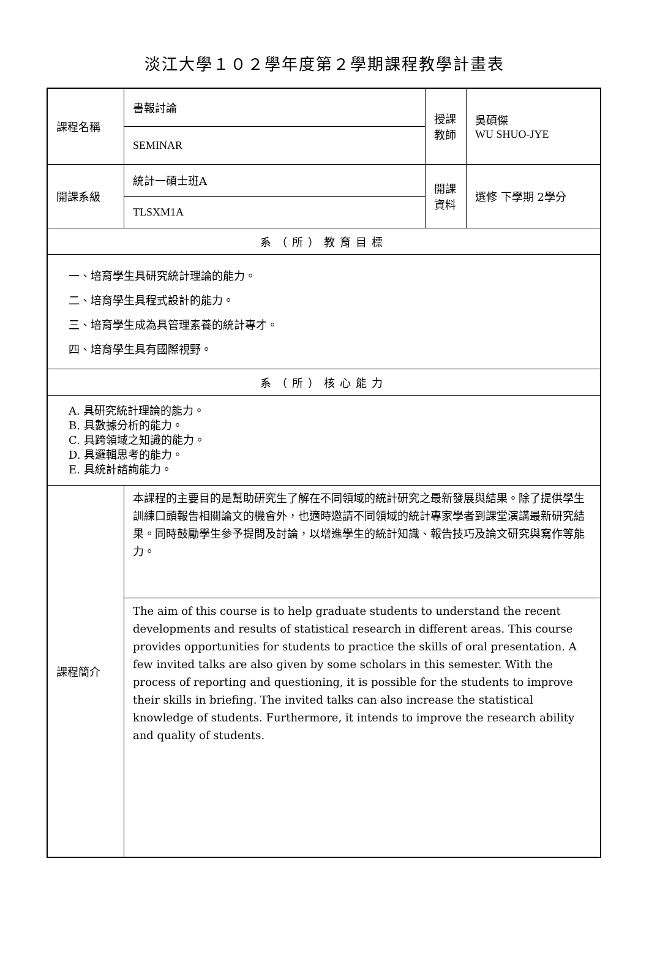淡江大學１０２學年度第２學期課程教學計畫表
| 課程名稱 | 書報討論 | 授課 教師 | 吳碩傑 WU SHUO-JYE |
| | SEMINAR | | |
| 開課系級 | 統計一碩士班A | 開課 資料 | 選修 下學期 2學分 |
| | TLSXM1A | | |
| 系（所）教育目標 | | | |
| 一、培育學生具研究統計理論的能力。 二、培育學生具程式設計的能力。 三、培育學生成為具管理素養的統計專才。 四、培育學生具有國際視野。 | | | |
| 系（所）核心能力 | | | |
| A. 具研究統計理論的能力。 B. 具數據分析的能力。 C. 具跨領域之知識的能力。 D. 具邏輯思考的能力。 E. 具統計諮詢能力。 | | | |
| 課程簡介 | 本課程的主要目的是幫助研究生了解在不同領域的統計研究之最新發展與結果。除了提供學生訓練口頭報告相關論文的機會外，也適時邀請不同領域的統計專家學者到課堂演講最新研究結果。同時鼓勵學生參予提問及討論，以增進學生的統計知識、報告技巧及論文研究與寫作等能力。 | | |
| | The aim of this course is to help graduate students to understand the recent developments and results of statistical research in different areas. This course provides opportunities for students to practice the skills of oral presentation. A few invited talks are also given by some scholars in this semester. With the process of reporting and questioning, it is possible for the students to improve their skills in briefing. The invited talks can also increase the statistical knowledge of students. Furthermore, it intends to improve the research ability and quality of students. | | |